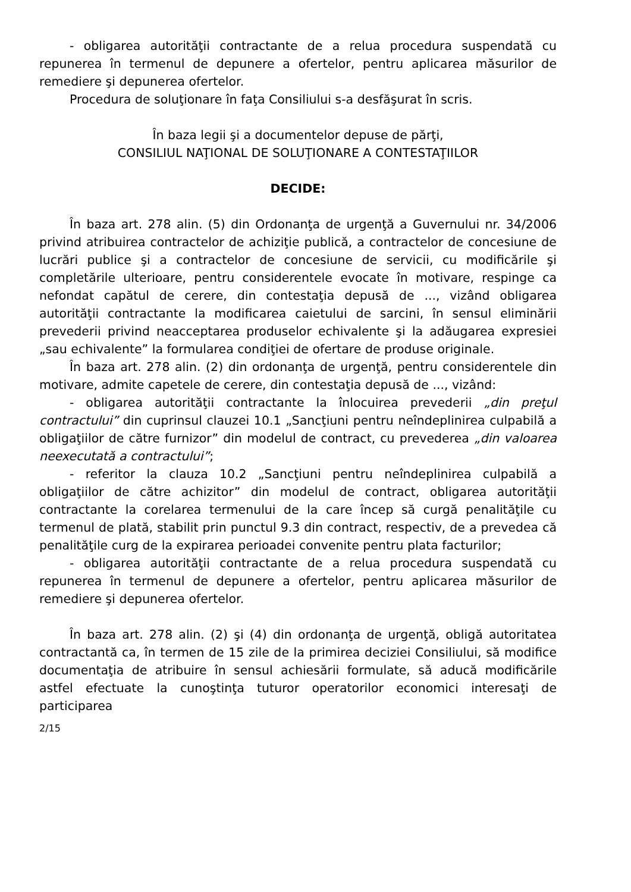- obligarea autorităţii contractante de a relua procedura suspendată cu repunerea în termenul de depunere a ofertelor, pentru aplicarea măsurilor de remediere şi depunerea ofertelor.
Procedura de soluţionare în faţa Consiliului s-a desfăşurat în scris.
În baza legii şi a documentelor depuse de părţi,
CONSILIUL NAŢIONAL DE SOLUŢIONARE A CONTESTAŢIILOR
DECIDE:
În baza art. 278 alin. (5) din Ordonanţa de urgenţă a Guvernului nr. 34/2006 privind atribuirea contractelor de achiziţie publică, a contractelor de concesiune de lucrări publice şi a contractelor de concesiune de servicii, cu modificările şi completările ulterioare, pentru considerentele evocate în motivare, respinge ca nefondat capătul de cerere, din contestaţia depusă de ..., vizând obligarea autorităţii contractante la modificarea caietului de sarcini, în sensul eliminării prevederii privind neacceptarea produselor echivalente şi la adăugarea expresiei „sau echivalente” la formularea condiţiei de ofertare de produse originale.
În baza art. 278 alin. (2) din ordonanţa de urgenţă, pentru considerentele din motivare, admite capetele de cerere, din contestaţia depusă de ..., vizând:
- obligarea autorităţii contractante la înlocuirea prevederii „din preţul contractului” din cuprinsul clauzei 10.1 „Sancţiuni pentru neîndeplinirea culpabilă a obligaţiilor de către furnizor” din modelul de contract, cu prevederea „din valoarea neexecutată a contractului”;
- referitor la clauza 10.2 „Sancţiuni pentru neîndeplinirea culpabilă a obligaţiilor de către achizitor” din modelul de contract, obligarea autorităţii contractante la corelarea termenului de la care încep să curgă penalităţile cu termenul de plată, stabilit prin punctul 9.3 din contract, respectiv, de a prevedea că penalităţile curg de la expirarea perioadei convenite pentru plata facturilor;
- obligarea autorităţii contractante de a relua procedura suspendată cu repunerea în termenul de depunere a ofertelor, pentru aplicarea măsurilor de remediere şi depunerea ofertelor.
În baza art. 278 alin. (2) şi (4) din ordonanţa de urgenţă, obligă autoritatea contractantă ca, în termen de 15 zile de la primirea deciziei Consiliului, să modifice documentaţia de atribuire în sensul achiesării formulate, să aducă modificările astfel efectuate la cunoştinţa tuturor operatorilor economici interesaţi de participarea
2/15